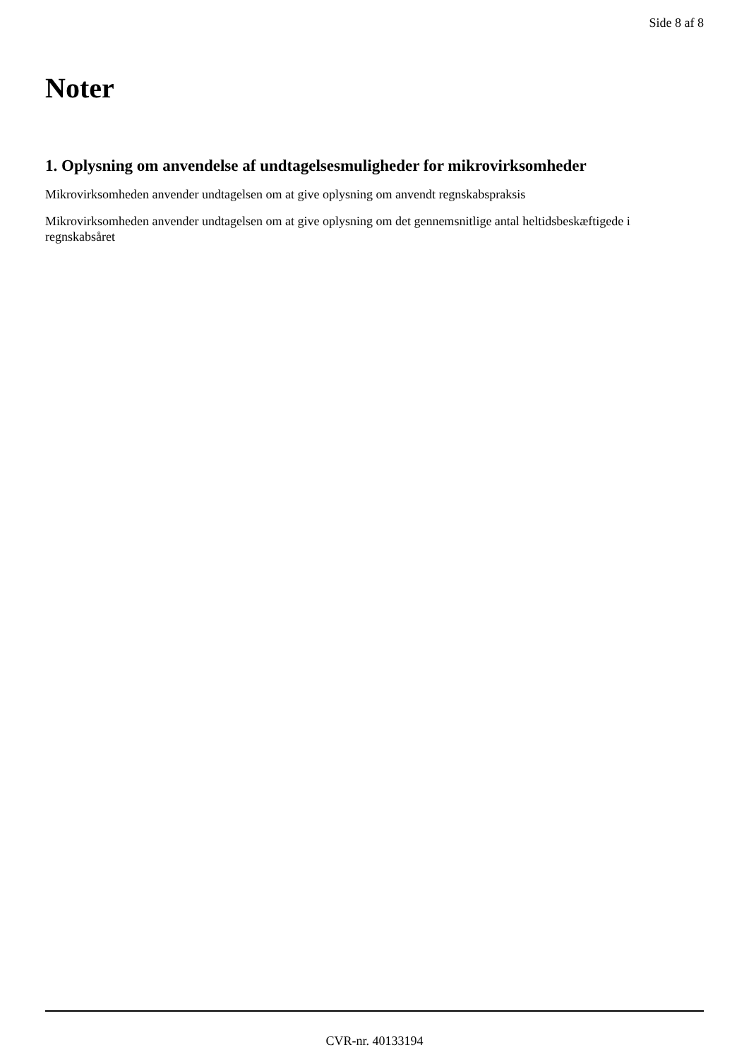Side 8 af 8
Noter
1. Oplysning om anvendelse af undtagelsesmuligheder for mikrovirksomheder
Mikrovirksomheden anvender undtagelsen om at give oplysning om anvendt regnskabspraksis
Mikrovirksomheden anvender undtagelsen om at give oplysning om det gennemsnitlige antal heltidsbeskæftigede i regnskabsåret
CVR-nr. 40133194